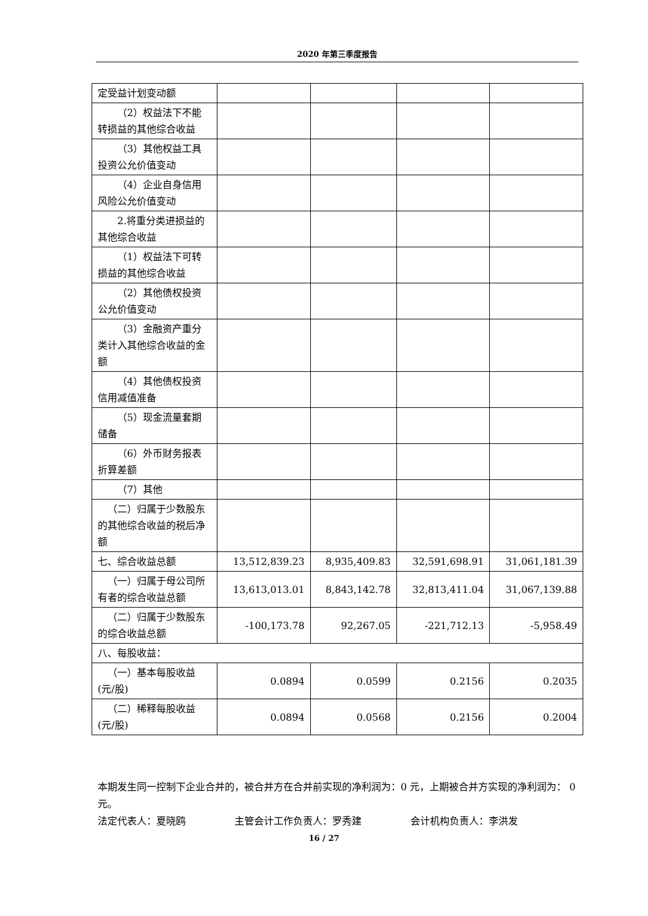2020 年第三季度报告
| 定受益计划变动额 | | | | |
| （2）权益法下不能转损益的其他综合收益 | | | | |
| （3）其他权益工具投资公允价值变动 | | | | |
| （4）企业自身信用风险公允价值变动 | | | | |
| 2.将重分类进损益的其他综合收益 | | | | |
| （1）权益法下可转损益的其他综合收益 | | | | |
| （2）其他债权投资公允价值变动 | | | | |
| （3）金融资产重分类计入其他综合收益的金额 | | | | |
| （4）其他债权投资信用减值准备 | | | | |
| （5）现金流量套期储备 | | | | |
| （6）外币财务报表折算差额 | | | | |
| （7）其他 | | | | |
| （二）归属于少数股东的其他综合收益的税后净额 | | | | |
| 七、综合收益总额 | 13,512,839.23 | 8,935,409.83 | 32,591,698.91 | 31,061,181.39 |
| （一）归属于母公司所有者的综合收益总额 | 13,613,013.01 | 8,843,142.78 | 32,813,411.04 | 31,067,139.88 |
| （二）归属于少数股东的综合收益总额 | -100,173.78 | 92,267.05 | -221,712.13 | -5,958.49 |
| 八、每股收益： | | | | |
| （一）基本每股收益(元/股) | 0.0894 | 0.0599 | 0.2156 | 0.2035 |
| （二）稀释每股收益(元/股) | 0.0894 | 0.0568 | 0.2156 | 0.2004 |
本期发生同一控制下企业合并的，被合并方在合并前实现的净利润为：0 元，上期被合并方实现的净利润为： 0 元。
法定代表人：夏晓鸥     主管会计工作负责人：罗秀建     会计机构负责人：李洪发
16 / 27